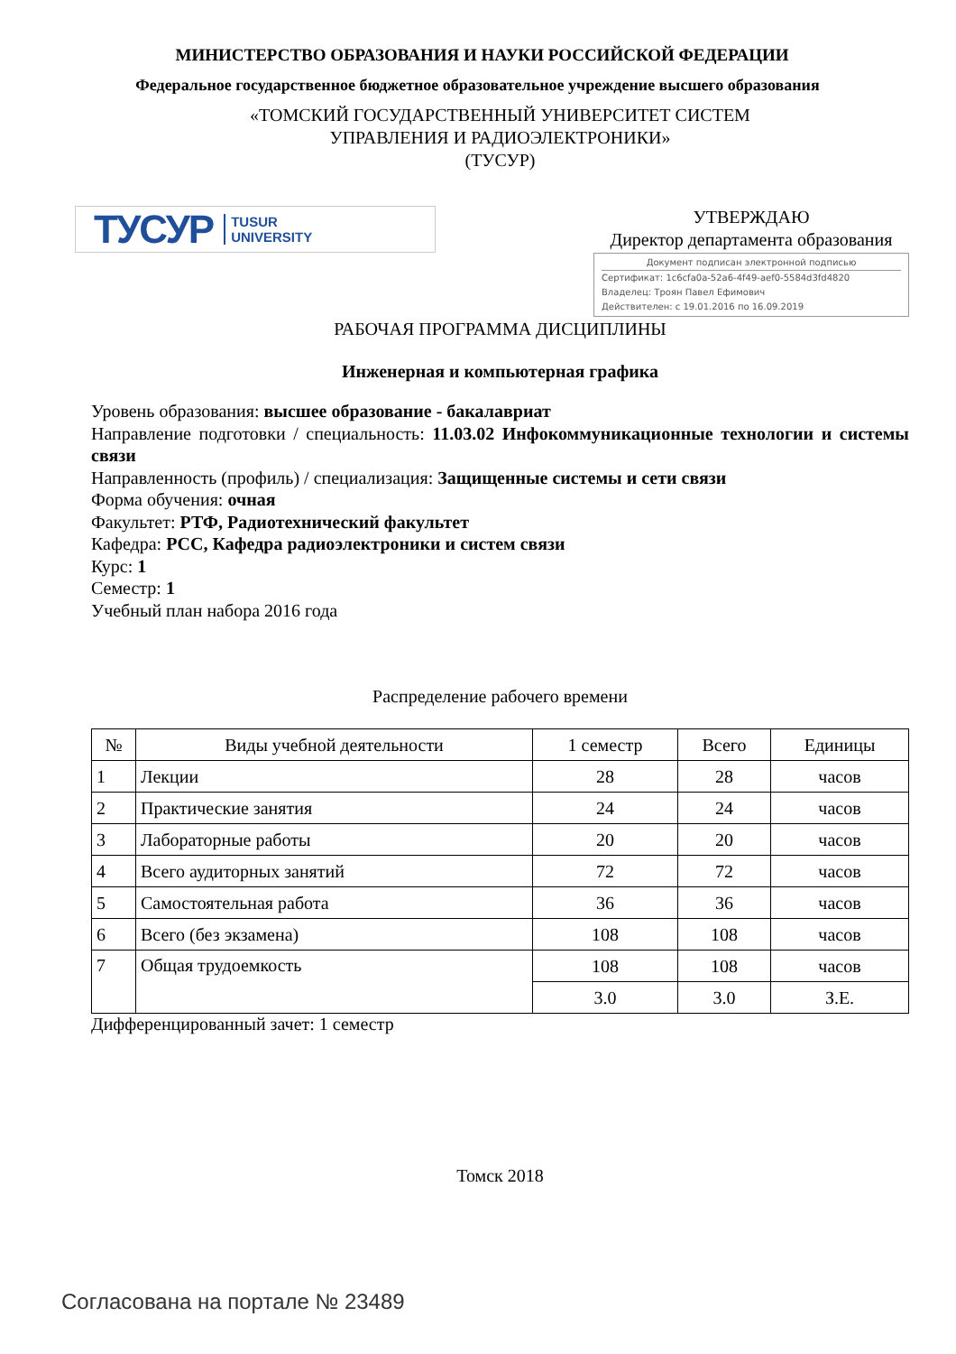МИНИСТЕРСТВО ОБРАЗОВАНИЯ И НАУКИ РОССИЙСКОЙ ФЕДЕРАЦИИ
Федеральное государственное бюджетное образовательное учреждение высшего образования
«ТОМСКИЙ ГОСУДАРСТВЕННЫЙ УНИВЕРСИТЕТ СИСТЕМ
УПРАВЛЕНИЯ И РАДИОЭЛЕКТРОНИКИ»
(ТУСУР)
ТУСУР TUSUR
UNIVERSITY
УТВЕРЖДАЮ
Директор департамента образования
Документ подписан электронной подписью
Сертификат: 1c6cfa0a-52a6-4f49-aef0-5584d3fd4820
Владелец: Троян Павел Ефимович
Действителен: с 19.01.2016 по 16.09.2019
РАБОЧАЯ ПРОГРАММА ДИСЦИПЛИНЫ
Инженерная и компьютерная графика
Уровень образования: высшее образование - бакалавриат
Направление подготовки / специальность: 11.03.02 Инфокоммуникационные технологии и системы связи
Направленность (профиль) / специализация: Защищенные системы и сети связи
Форма обучения: очная
Факультет: РТФ, Радиотехнический факультет
Кафедра: РСС, Кафедра радиоэлектроники и систем связи
Курс: 1
Семестр: 1
Учебный план набора 2016 года
Распределение рабочего времени
| № | Виды учебной деятельности | 1 семестр | Всего | Единицы |
| --- | --- | --- | --- | --- |
| 1 | Лекции | 28 | 28 | часов |
| 2 | Практические занятия | 24 | 24 | часов |
| 3 | Лабораторные работы | 20 | 20 | часов |
| 4 | Всего аудиторных занятий | 72 | 72 | часов |
| 5 | Самостоятельная работа | 36 | 36 | часов |
| 6 | Всего (без экзамена) | 108 | 108 | часов |
| 7 | Общая трудоемкость | 108 | 108 | часов |
| | | 3.0 | 3.0 | З.Е. |
Дифференцированный зачет: 1 семестр
Томск 2018
Согласована на портале № 23489